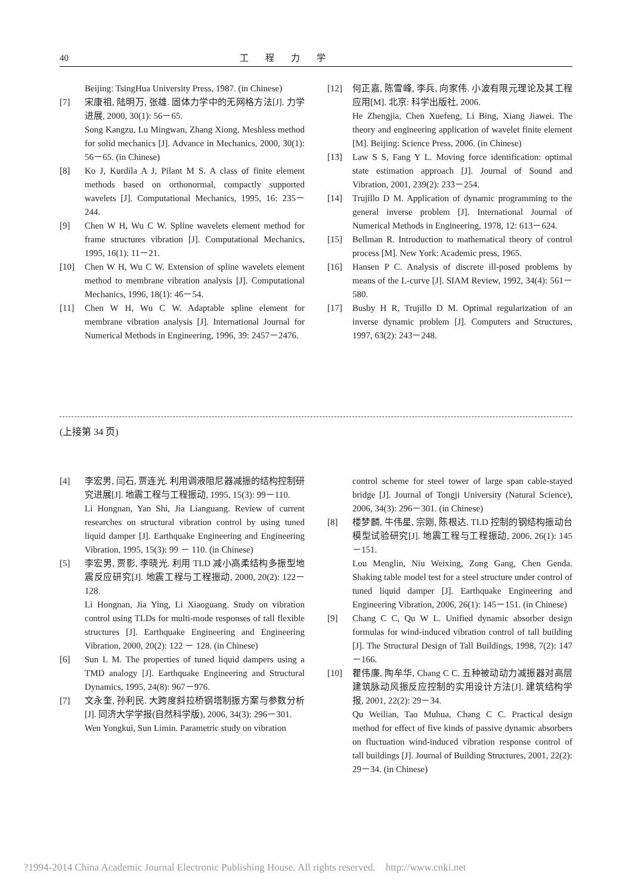40 工程力学
Beijing: TsingHua University Press, 1987. (in Chinese)
[7] 宋康祖, 陆明万, 张雄. 固体力学中的无网格方法[J]. 力学进展, 2000, 30(1): 56－65.
Song Kangzu, Lu Mingwan, Zhang Xiong. Meshless method for solid mechanics [J]. Advance in Mechanics, 2000, 30(1): 56－65. (in Chinese)
[8] Ko J, Kurdila A J, Pilant M S. A class of finite element methods based on orthonormal, compactly supported wavelets [J]. Computational Mechanics, 1995, 16: 235－244.
[9] Chen W H, Wu C W. Spline wavelets element method for frame structures vibration [J]. Computational Mechanics, 1995, 16(1): 11－21.
[10] Chen W H, Wu C W. Extension of spline wavelets element method to membrane vibration analysis [J]. Computational Mechanics, 1996, 18(1): 46－54.
[11] Chen W H, Wu C W. Adaptable spline element for membrane vibration analysis [J]. International Journal for Numerical Methods in Engineering, 1996, 39: 2457－2476.
[12] 何正嘉, 陈雪峰, 李兵, 向家伟. 小波有限元理论及其工程应用[M]. 北京: 科学出版社, 2006.
He Zhengjia, Chen Xuefeng, Li Bing, Xiang Jiawei. The theory and engineering application of wavelet finite element [M]. Beijing: Science Press, 2006. (in Chinese)
[13] Law S S, Fang Y L. Moving force identification: optimal state estimation approach [J]. Journal of Sound and Vibration, 2001, 239(2): 233－254.
[14] Trujillo D M. Application of dynamic programming to the general inverse problem [J]. International Journal of Numerical Methods in Engineering, 1978, 12: 613－624.
[15] Bellman R. Introduction to mathematical theory of control process [M]. New York: Academic press, 1965.
[16] Hansen P C. Analysis of discrete ill-posed problems by means of the L-curve [J]. SIAM Review, 1992, 34(4): 561－580.
[17] Busby H R, Trujillo D M. Optimal regularization of an inverse dynamic problem [J]. Computers and Structures, 1997, 63(2): 243－248.
(上接第 34 页)
[4] 李宏男, 闫石, 贾连光. 利用调液阻尼器减振的结构控制研究进展[J]. 地震工程与工程振动, 1995, 15(3): 99－110.
Li Hongnan, Yan Shi, Jia Lianguang. Review of current researches on structural vibration control by using tuned liquid damper [J]. Earthquake Engineering and Engineering Vibration, 1995, 15(3): 99 － 110. (in Chinese)
[5] 李宏男, 贾影, 李晓光. 利用 TLD 减小高柔结构多振型地震反应研究[J]. 地震工程与工程振动, 2000, 20(2): 122－128.
Li Hongnan, Jia Ying, Li Xiaoguang. Study on vibration control using TLDs for multi-mode responses of tall flexible structures [J]. Earthquake Engineering and Engineering Vibration, 2000, 20(2): 122 － 128. (in Chinese)
[6] Sun L M. The properties of tuned liquid dampers using a TMD analogy [J]. Earthquake Engineering and Structural Dynamics, 1995, 24(8): 967－976.
[7] 文永奎, 孙利民. 大跨度斜拉桥钢塔制振方案与参数分析[J]. 同济大学学报(自然科学版), 2006, 34(3): 296－301.
Wen Yongkui, Sun Limin. Parametric study on vibration
control scheme for steel tower of large span cable-stayed bridge [J]. Journal of Tongji University (Natural Science), 2006, 34(3): 296－301. (in Chinese)
[8] 楼梦麟, 牛伟星, 宗刚, 陈根达. TLD 控制的钢结构振动台模型试验研究[J]. 地震工程与工程振动, 2006, 26(1): 145－151.
Lou Menglin, Niu Weixing, Zong Gang, Chen Genda. Shaking table model test for a steel structure under control of tuned liquid damper [J]. Earthquake Engineering and Engineering Vibration, 2006, 26(1): 145－151. (in Chinese)
[9] Chang C C, Qu W L. Unified dynamic absorber design formulas for wind-induced vibration control of tall building [J]. The Structural Design of Tall Buildings, 1998, 7(2): 147－166.
[10] 瞿伟廉, 陶牟华, Chang C C. 五种被动动力减振器对高层建筑脉动风振反应控制的实用设计方法[J]. 建筑结构学报, 2001, 22(2): 29－34.
Qu Weilian, Tao Muhua, Chang C C. Practical design method for effect of five kinds of passive dynamic absorbers on fluctuation wind-induced vibration response control of tall buildings [J]. Journal of Building Structures, 2001, 22(2): 29－34. (in Chinese)
?1994-2014 China Academic Journal Electronic Publishing House. All rights reserved. http://www.cnki.net